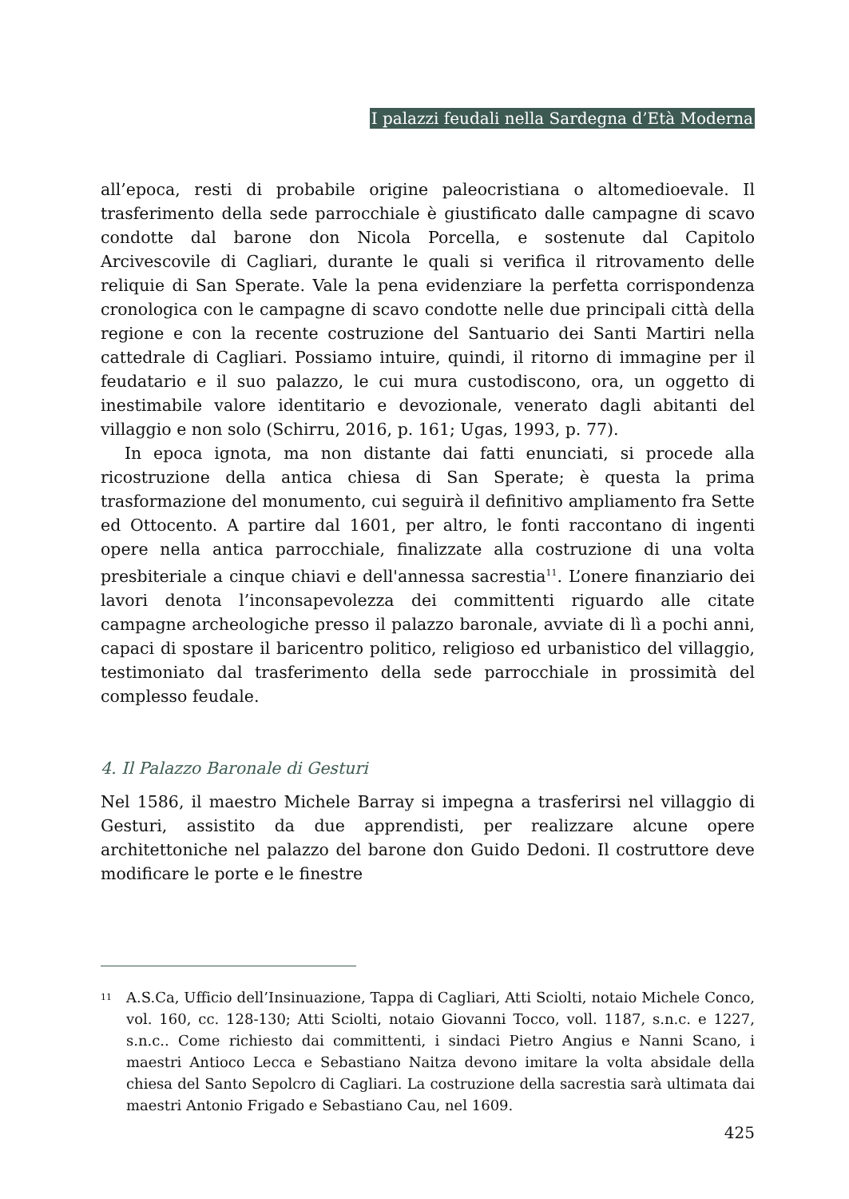I palazzi feudali nella Sardegna d’Età Moderna
all’epoca, resti di probabile origine paleocristiana o altomedioevale. Il trasferimento della sede parrocchiale è giustificato dalle campagne di scavo condotte dal barone don Nicola Porcella, e sostenute dal Capitolo Arcivescovile di Cagliari, durante le quali si verifica il ritrovamento delle reliquie di San Sperate. Vale la pena evidenziare la perfetta corrispondenza cronologica con le campagne di scavo condotte nelle due principali città della regione e con la recente costruzione del Santuario dei Santi Martiri nella cattedrale di Cagliari. Possiamo intuire, quindi, il ritorno di immagine per il feudatario e il suo palazzo, le cui mura custodiscono, ora, un oggetto di inestimabile valore identitario e devozionale, venerato dagli abitanti del villaggio e non solo (Schirru, 2016, p. 161; Ugas, 1993, p. 77).
In epoca ignota, ma non distante dai fatti enunciati, si procede alla ricostruzione della antica chiesa di San Sperate; è questa la prima trasformazione del monumento, cui seguirà il definitivo ampliamento fra Sette ed Ottocento. A partire dal 1601, per altro, le fonti raccontano di ingenti opere nella antica parrocchiale, finalizzate alla costruzione di una volta presbiteriale a cinque chiavi e dell'annessa sacrestia<sup>11</sup>. L’onere finanziario dei lavori denota l’inconsapevolezza dei committenti riguardo alle citate campagne archeologiche presso il palazzo baronale, avviate di lì a pochi anni, capaci di spostare il baricentro politico, religioso ed urbanistico del villaggio, testimoniato dal trasferimento della sede parrocchiale in prossimità del complesso feudale.
4. Il Palazzo Baronale di Gesturi
Nel 1586, il maestro Michele Barray si impegna a trasferirsi nel villaggio di Gesturi, assistito da due apprendisti, per realizzare alcune opere architettoniche nel palazzo del barone don Guido Dedoni. Il costruttore deve modificare le porte e le finestre
<sup>11</sup>
A.S.Ca, Ufficio dell’Insinuazione, Tappa di Cagliari, Atti Sciolti, notaio Michele Conco, vol. 160, cc. 128-130; Atti Sciolti, notaio Giovanni Tocco, voll. 1187, s.n.c. e 1227, s.n.c.. Come richiesto dai committenti, i sindaci Pietro Angius e Nanni Scano, i maestri Antioco Lecca e Sebastiano Naitza devono imitare la volta absidale della chiesa del Santo Sepolcro di Cagliari. La costruzione della sacrestia sarà ultimata dai maestri Antonio Frigado e Sebastiano Cau, nel 1609.
425